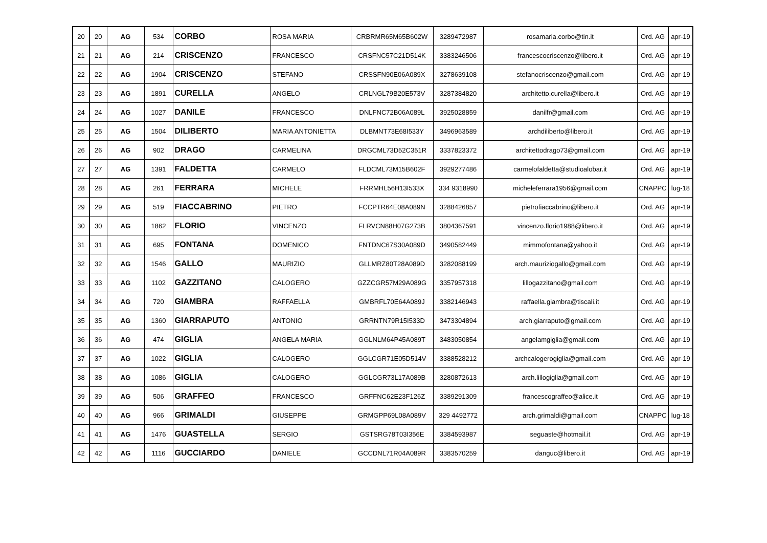| 20 | 20 | AG | 534 | CORBO | ROSA MARIA | CRBRMR65M65B602W | 3289472987 | rosamaria.corbo@tin.it | Ord. AG | apr-19 |
| 21 | 21 | AG | 214 | CRISCENZO | FRANCESCO | CRSFNC57C21D514K | 3383246506 | francescocriscenzo@libero.it | Ord. AG | apr-19 |
| 22 | 22 | AG | 1904 | CRISCENZO | STEFANO | CRSSFN90E06A089X | 3278639108 | stefanocriscenzo@gmail.com | Ord. AG | apr-19 |
| 23 | 23 | AG | 1891 | CURELLA | ANGELO | CRLNGL79B20E573V | 3287384820 | architetto.curella@libero.it | Ord. AG | apr-19 |
| 24 | 24 | AG | 1027 | DANILE | FRANCESCO | DNLFNC72B06A089L | 3925028859 | danilfr@gmail.com | Ord. AG | apr-19 |
| 25 | 25 | AG | 1504 | DILIBERTO | MARIA ANTONIETTA | DLBMNT73E68I533Y | 3496963589 | archdiliberto@libero.it | Ord. AG | apr-19 |
| 26 | 26 | AG | 902 | DRAGO | CARMELINA | DRGCML73D52C351R | 3337823372 | architettodrago73@gmail.com | Ord. AG | apr-19 |
| 27 | 27 | AG | 1391 | FALDETTA | CARMELO | FLDCML73M15B602F | 3929277486 | carmelofaldetta@studioalobar.it | Ord. AG | apr-19 |
| 28 | 28 | AG | 261 | FERRARA | MICHELE | FRRMHL56H13I533X | 334 9318990 | micheleferrara1956@gmail.com | CNAPPC | lug-18 |
| 29 | 29 | AG | 519 | FIACCABRINO | PIETRO | FCCPTR64E08A089N | 3288426857 | pietrofiaccabrino@libero.it | Ord. AG | apr-19 |
| 30 | 30 | AG | 1862 | FLORIO | VINCENZO | FLRVCN88H07G273B | 3804367591 | vincenzo.florio1988@libero.it | Ord. AG | apr-19 |
| 31 | 31 | AG | 695 | FONTANA | DOMENICO | FNTDNC67S30A089D | 3490582449 | mimmofontana@yahoo.it | Ord. AG | apr-19 |
| 32 | 32 | AG | 1546 | GALLO | MAURIZIO | GLLMRZ80T28A089D | 3282088199 | arch.mauriziogallo@gmail.com | Ord. AG | apr-19 |
| 33 | 33 | AG | 1102 | GAZZITANO | CALOGERO | GZZCGR57M29A089G | 3357957318 | lillogazzitano@gmail.com | Ord. AG | apr-19 |
| 34 | 34 | AG | 720 | GIAMBRA | RAFFAELLA | GMBRFL70E64A089J | 3382146943 | raffaella.giambra@tiscali.it | Ord. AG | apr-19 |
| 35 | 35 | AG | 1360 | GIARRAPUTO | ANTONIO | GRRNTN79R15I533D | 3473304894 | arch.giarraputo@gmail.com | Ord. AG | apr-19 |
| 36 | 36 | AG | 474 | GIGLIA | ANGELA MARIA | GGLNLM64P45A089T | 3483050854 | angelamgiglia@gmail.com | Ord. AG | apr-19 |
| 37 | 37 | AG | 1022 | GIGLIA | CALOGERO | GGLCGR71E05D514V | 3388528212 | archcalogerogiglia@gmail.com | Ord. AG | apr-19 |
| 38 | 38 | AG | 1086 | GIGLIA | CALOGERO | GGLCGR73L17A089B | 3280872613 | arch.lillogiglia@gmail.com | Ord. AG | apr-19 |
| 39 | 39 | AG | 506 | GRAFFEO | FRANCESCO | GRFFNC62E23F126Z | 3389291309 | francescograffeo@alice.it | Ord. AG | apr-19 |
| 40 | 40 | AG | 966 | GRIMALDI | GIUSEPPE | GRMGPP69L08A089V | 329 4492772 | arch.grimaldi@gmail.com | CNAPPC | lug-18 |
| 41 | 41 | AG | 1476 | GUASTELLA | SERGIO | GSTSRG78T03I356E | 3384593987 | seguaste@hotmail.it | Ord. AG | apr-19 |
| 42 | 42 | AG | 1116 | GUCCIARDO | DANIELE | GCCDNL71R04A089R | 3383570259 | danguc@libero.it | Ord. AG | apr-19 |